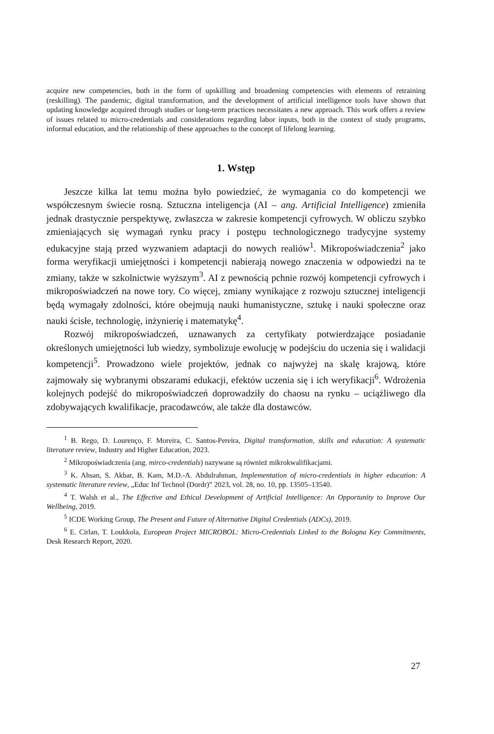acquire new competencies, both in the form of upskilling and broadening competencies with elements of retraining (reskilling). The pandemic, digital transformation, and the development of artificial intelligence tools have shown that updating knowledge acquired through studies or long-term practices necessitates a new approach. This work offers a review of issues related to micro-credentials and considerations regarding labor inputs, both in the context of study programs, informal education, and the relationship of these approaches to the concept of lifelong learning.
1. Wstęp
Jeszcze kilka lat temu można było powiedzieć, że wymagania co do kompetencji we współczesnym świecie rosną. Sztuczna inteligencja (AI – ang. Artificial Intelligence) zmieniła jednak drastycznie perspektywę, zwłaszcza w zakresie kompetencji cyfrowych. W obliczu szybko zmieniających się wymagań rynku pracy i postępu technologicznego tradycyjne systemy edukacyjne stają przed wyzwaniem adaptacji do nowych realiów<sup>1</sup>. Mikropoświadczenia<sup>2</sup> jako forma weryfikacji umiejętności i kompetencji nabierają nowego znaczenia w odpowiedzi na te zmiany, także w szkolnictwie wyższym<sup>3</sup>. AI z pewnością pchnie rozwój kompetencji cyfrowych i mikropoświadczeń na nowe tory. Co więcej, zmiany wynikające z rozwoju sztucznej inteligencji będą wymagały zdolności, które obejmują nauki humanistyczne, sztukę i nauki społeczne oraz nauki ścisłe, technologię, inżynierię i matematykę<sup>4</sup>.
Rozwój mikropoświadczeń, uznawanych za certyfikaty potwierdzające posiadanie określonych umiejętności lub wiedzy, symbolizuje ewolucję w podejściu do uczenia się i walidacji kompetencji<sup>5</sup>. Prowadzono wiele projektów, jednak co najwyżej na skalę krajową, które zajmowały się wybranymi obszarami edukacji, efektów uczenia się i ich weryfikacji<sup>6</sup>. Wdrożenia kolejnych podejść do mikropoświadczeń doprowadziły do chaosu na rynku – uciążliwego dla zdobywających kwalifikacje, pracodawców, ale także dla dostawców.
<sup>1</sup> B. Rego, D. Lourenço, F. Moreira, C. Santos-Pereira, Digital transformation, skills and education: A systematic literature review, Industry and Higher Education, 2023.
<sup>2</sup> Mikropoświadczenia (ang. mirco-credentials) nazywane są również mikrokwalifikacjami.
<sup>3</sup> K. Ahsan, S. Akbar, B. Kam, M.D.-A. Abdulrahman, Implementation of micro-credentials in higher education: A systematic literature review, „Educ Inf Technol (Dordr)” 2023, vol. 28, no. 10, pp. 13505–13540.
<sup>4</sup> T. Walsh et al., The Effective and Ethical Development of Artificial Intelligence: An Opportunity to Improve Our Wellbeing, 2019.
<sup>5</sup> ICDE Working Group, The Present and Future of Alternative Digital Credentials (ADCs), 2019.
<sup>6</sup> E. Cirlan, T. Loukkola, European Project MICROBOL: Micro-Credentials Linked to the Bologna Key Commitments, Desk Research Report, 2020.
27